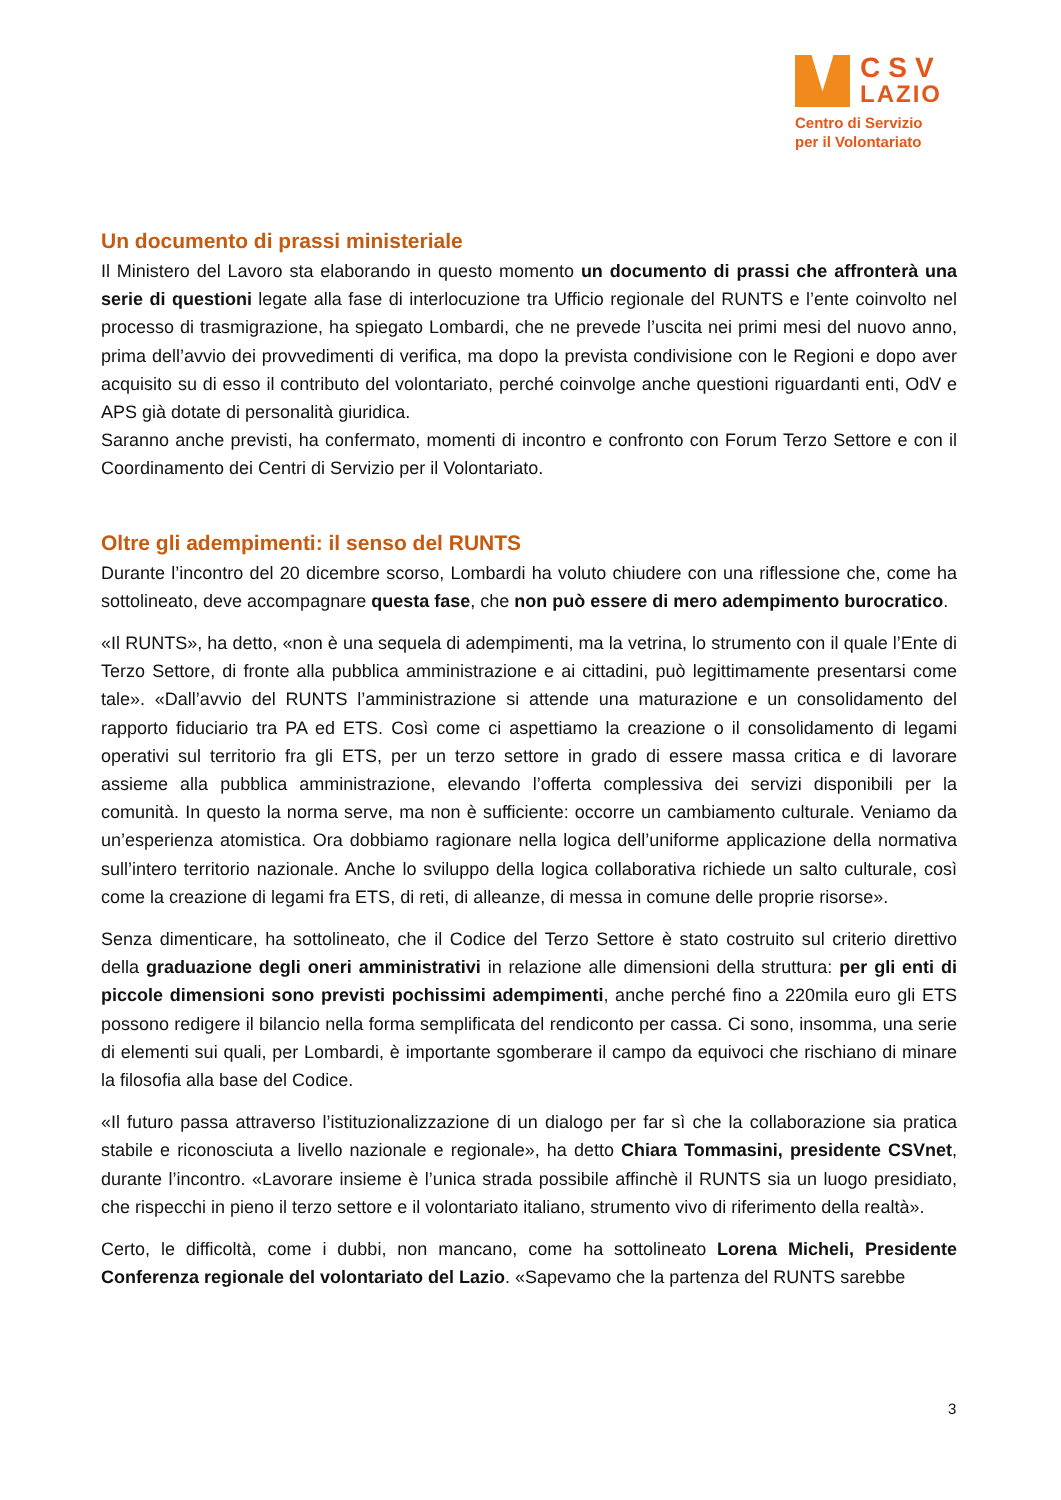CSV
LAZIO
Centro di Servizio
per il Volontariato
Un documento di prassi ministeriale
Il Ministero del Lavoro sta elaborando in questo momento un documento di prassi che affronterà una serie di questioni legate alla fase di interlocuzione tra Ufficio regionale del RUNTS e l’ente coinvolto nel processo di trasmigrazione, ha spiegato Lombardi, che ne prevede l’uscita nei primi mesi del nuovo anno, prima dell’avvio dei provvedimenti di verifica, ma dopo la prevista condivisione con le Regioni e dopo aver acquisito su di esso il contributo del volontariato, perché coinvolge anche questioni riguardanti enti, OdV e APS già dotate di personalità giuridica.
Saranno anche previsti, ha confermato, momenti di incontro e confronto con Forum Terzo Settore e con il Coordinamento dei Centri di Servizio per il Volontariato.
Oltre gli adempimenti: il senso del RUNTS
Durante l’incontro del 20 dicembre scorso, Lombardi ha voluto chiudere con una riflessione che, come ha sottolineato, deve accompagnare questa fase, che non può essere di mero adempimento burocratico.
«Il RUNTS», ha detto, «non è una sequela di adempimenti, ma la vetrina, lo strumento con il quale l’Ente di Terzo Settore, di fronte alla pubblica amministrazione e ai cittadini, può legittimamente presentarsi come tale». «Dall’avvio del RUNTS l’amministrazione si attende una maturazione e un consolidamento del rapporto fiduciario tra PA ed ETS. Così come ci aspettiamo la creazione o il consolidamento di legami operativi sul territorio fra gli ETS, per un terzo settore in grado di essere massa critica e di lavorare assieme alla pubblica amministrazione, elevando l’offerta complessiva dei servizi disponibili per la comunità. In questo la norma serve, ma non è sufficiente: occorre un cambiamento culturale. Veniamo da un’esperienza atomistica. Ora dobbiamo ragionare nella logica dell’uniforme applicazione della normativa sull’intero territorio nazionale. Anche lo sviluppo della logica collaborativa richiede un salto culturale, così come la creazione di legami fra ETS, di reti, di alleanze, di messa in comune delle proprie risorse».
Senza dimenticare, ha sottolineato, che il Codice del Terzo Settore è stato costruito sul criterio direttivo della graduazione degli oneri amministrativi in relazione alle dimensioni della struttura: per gli enti di piccole dimensioni sono previsti pochissimi adempimenti, anche perché fino a 220mila euro gli ETS possono redigere il bilancio nella forma semplificata del rendiconto per cassa. Ci sono, insomma, una serie di elementi sui quali, per Lombardi, è importante sgomberare il campo da equivoci che rischiano di minare la filosofia alla base del Codice.
«Il futuro passa attraverso l’istituzionalizzazione di un dialogo per far sì che la collaborazione sia pratica stabile e riconosciuta a livello nazionale e regionale», ha detto Chiara Tommasini, presidente CSVnet, durante l’incontro. «Lavorare insieme è l’unica strada possibile affinchè il RUNTS sia un luogo presidiato, che rispecchi in pieno il terzo settore e il volontariato italiano, strumento vivo di riferimento della realtà».
Certo, le difficoltà, come i dubbi, non mancano, come ha sottolineato Lorena Micheli, Presidente Conferenza regionale del volontariato del Lazio. «Sapevamo che la partenza del RUNTS sarebbe
3